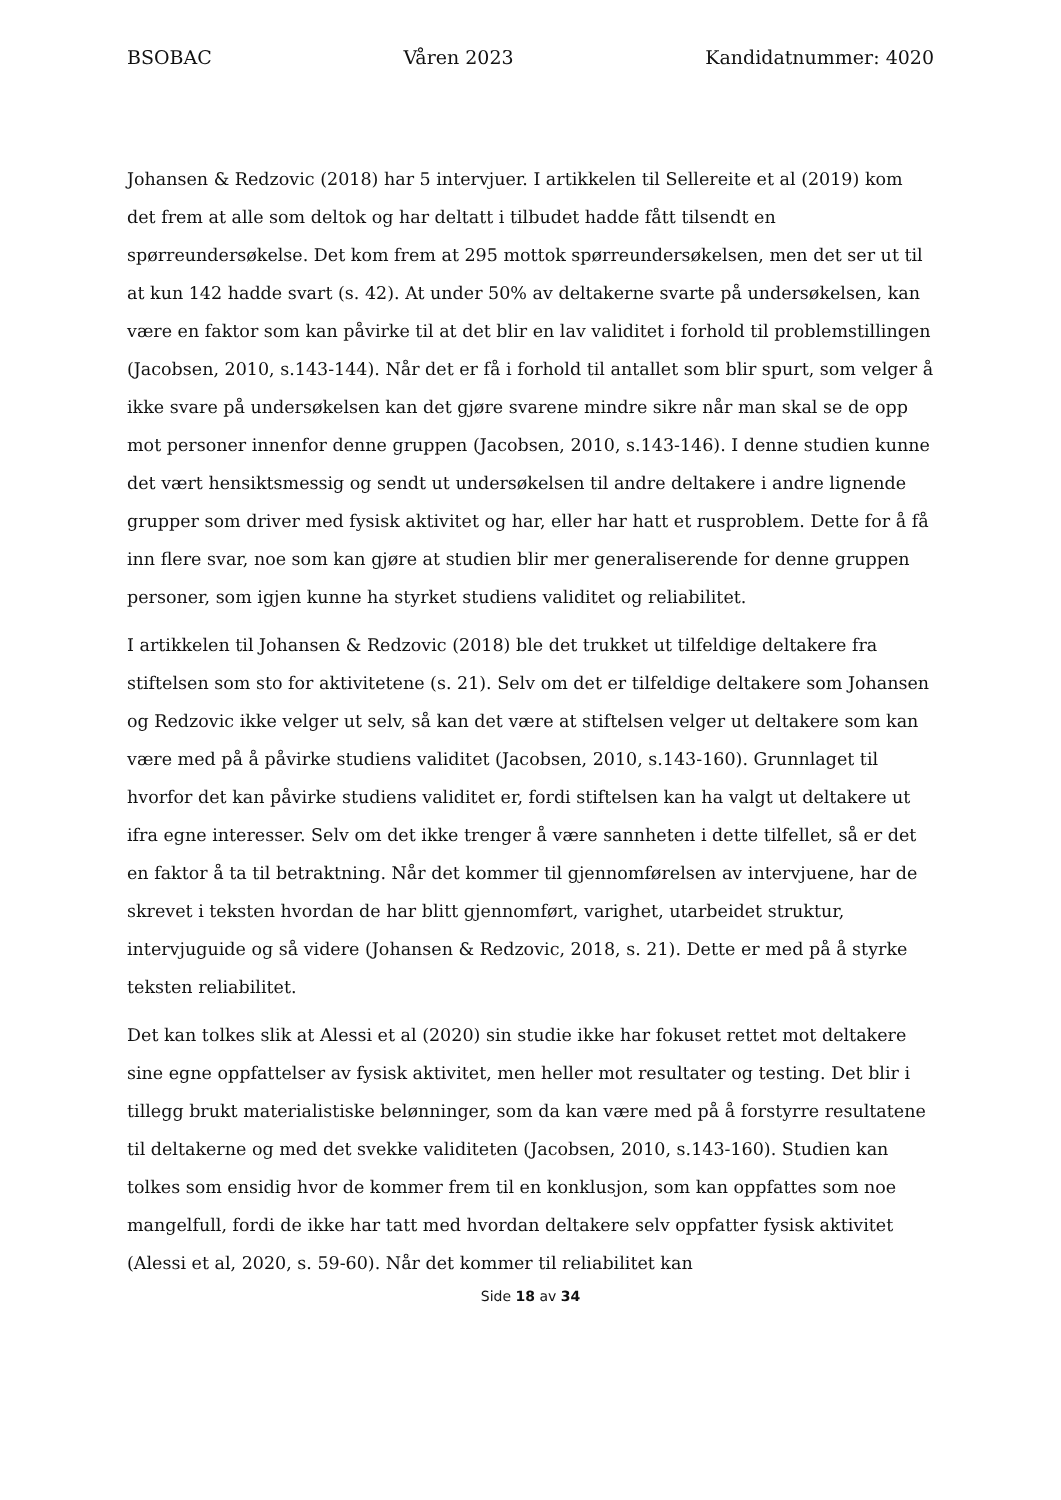BSOBAC Våren 2023 Kandidatnummer: 4020
Johansen & Redzovic (2018) har 5 intervjuer. I artikkelen til Sellereite et al (2019) kom det frem at alle som deltok og har deltatt i tilbudet hadde fått tilsendt en spørreundersøkelse. Det kom frem at 295 mottok spørreundersøkelsen, men det ser ut til at kun 142 hadde svart (s. 42). At under 50% av deltakerne svarte på undersøkelsen, kan være en faktor som kan påvirke til at det blir en lav validitet i forhold til problemstillingen (Jacobsen, 2010, s.143-144). Når det er få i forhold til antallet som blir spurt, som velger å ikke svare på undersøkelsen kan det gjøre svarene mindre sikre når man skal se de opp mot personer innenfor denne gruppen (Jacobsen, 2010, s.143-146). I denne studien kunne det vært hensiktsmessig og sendt ut undersøkelsen til andre deltakere i andre lignende grupper som driver med fysisk aktivitet og har, eller har hatt et rusproblem. Dette for å få inn flere svar, noe som kan gjøre at studien blir mer generaliserende for denne gruppen personer, som igjen kunne ha styrket studiens validitet og reliabilitet.
I artikkelen til Johansen & Redzovic (2018) ble det trukket ut tilfeldige deltakere fra stiftelsen som sto for aktivitetene (s. 21). Selv om det er tilfeldige deltakere som Johansen og Redzovic ikke velger ut selv, så kan det være at stiftelsen velger ut deltakere som kan være med på å påvirke studiens validitet (Jacobsen, 2010, s.143-160). Grunnlaget til hvorfor det kan påvirke studiens validitet er, fordi stiftelsen kan ha valgt ut deltakere ut ifra egne interesser. Selv om det ikke trenger å være sannheten i dette tilfellet, så er det en faktor å ta til betraktning. Når det kommer til gjennomførelsen av intervjuene, har de skrevet i teksten hvordan de har blitt gjennomført, varighet, utarbeidet struktur, intervjuguide og så videre (Johansen & Redzovic, 2018, s. 21). Dette er med på å styrke teksten reliabilitet.
Det kan tolkes slik at Alessi et al (2020) sin studie ikke har fokuset rettet mot deltakere sine egne oppfattelser av fysisk aktivitet, men heller mot resultater og testing. Det blir i tillegg brukt materialistiske belønninger, som da kan være med på å forstyrre resultatene til deltakerne og med det svekke validiteten (Jacobsen, 2010, s.143-160). Studien kan tolkes som ensidig hvor de kommer frem til en konklusjon, som kan oppfattes som noe mangelfull, fordi de ikke har tatt med hvordan deltakere selv oppfatter fysisk aktivitet (Alessi et al, 2020, s. 59-60). Når det kommer til reliabilitet kan
Side 18 av 34